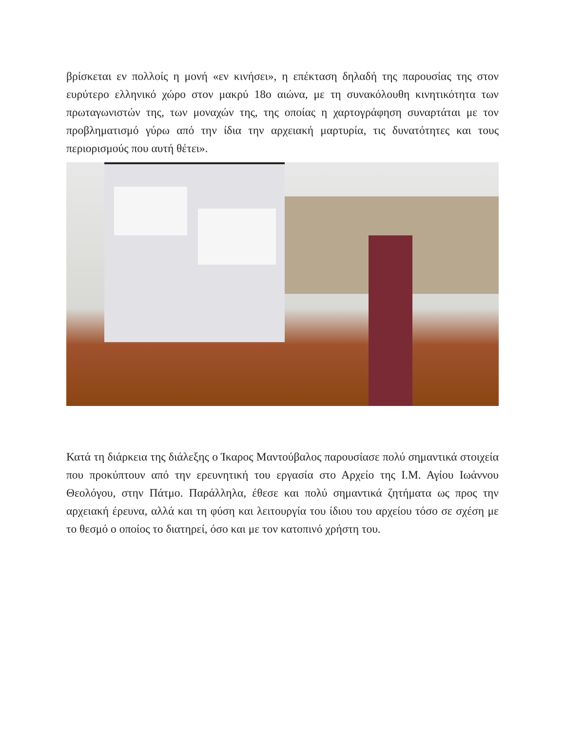βρίσκεται εν πολλοίς η μονή «εν κινήσει», η επέκταση δηλαδή της παρουσίας της στον ευρύτερο ελληνικό χώρο στον μακρύ 18ο αιώνα, με τη συνακόλουθη κινητικότητα των πρωταγωνιστών της, των μοναχών της, της οποίας η χαρτογράφηση συναρτάται με τον προβληματισμό γύρω από την ίδια την αρχειακή μαρτυρία, τις δυνατότητες και τους περιορισμούς που αυτή θέτει».
Κατά τη διάρκεια της διάλεξης ο Ίκαρος Μαντούβαλος παρουσίασε πολύ σημαντικά στοιχεία που προκύπτουν από την ερευνητική του εργασία στο Αρχείο της Ι.Μ. Αγίου Ιωάννου Θεολόγου, στην Πάτμο. Παράλληλα, έθεσε και πολύ σημαντικά ζητήματα ως προς την αρχειακή έρευνα, αλλά και τη φύση και λειτουργία του ίδιου του αρχείου τόσο σε σχέση με το θεσμό ο οποίος το διατηρεί, όσο και με τον κατοπινό χρήστη του.